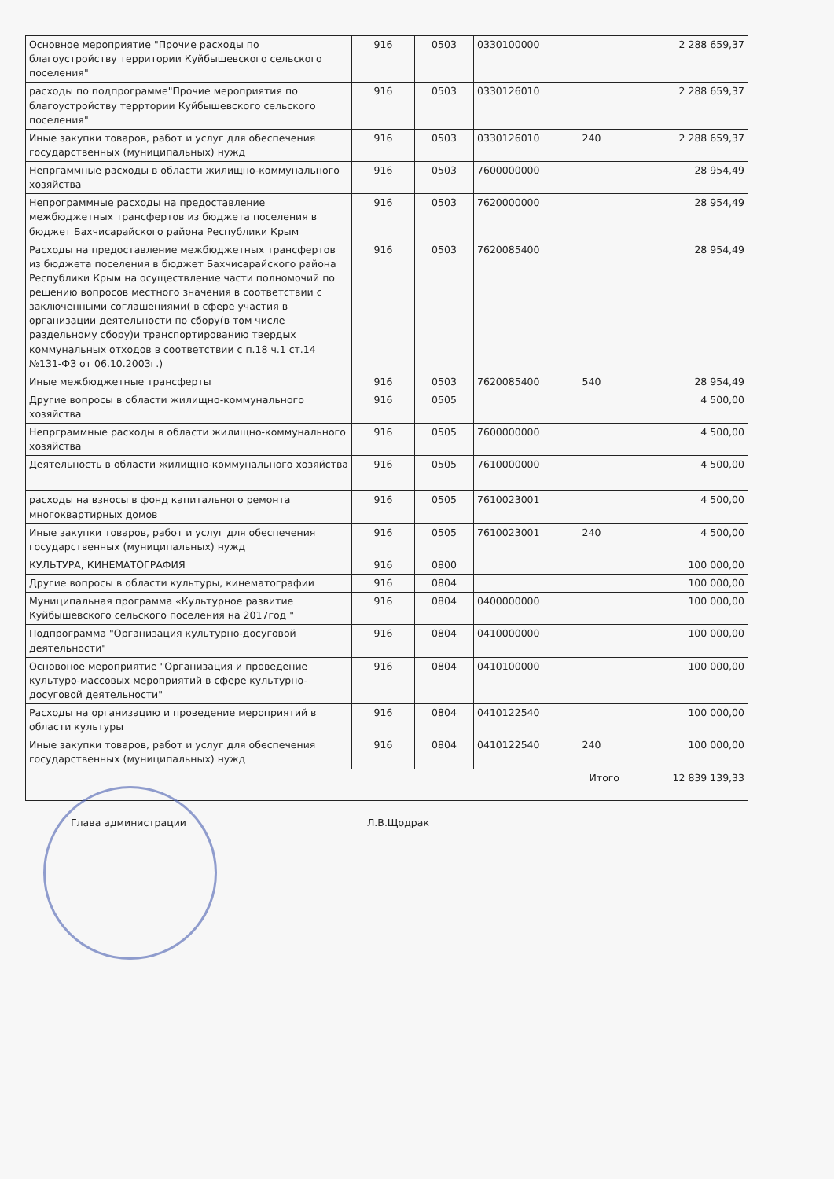| Основное мероприятие "Прочие расходы по благоустройству территории Куйбышевского сельского поселения" | 916 | 0503 | 0330100000 | | 2 288 659,37 |
| расходы по подпрограмме"Прочие мероприятия по благоустройству терртории Куйбышевского сельского поселения" | 916 | 0503 | 0330126010 | | 2 288 659,37 |
| Иные закупки товаров, работ и услуг для обеспечения государственных (муниципальных) нужд | 916 | 0503 | 0330126010 | 240 | 2 288 659,37 |
| Непргаммные расходы в области жилищно-коммунального хозяйства | 916 | 0503 | 7600000000 | | 28 954,49 |
| Непрограммные расходы на предоставление межбюджетных трансфертов из бюджета поселения в бюджет Бахчисарайского района Республики Крым | 916 | 0503 | 7620000000 | | 28 954,49 |
| Расходы на предоставление межбюджетных трансфертов из бюджета поселения в бюджет Бахчисарайского района Республики Крым на осуществление части полномочий по решению вопросов местного значения в соответствии с заключенными соглашениями( в сфере участия в организации деятельности по сбору(в том числе раздельному сбору)и транспортированию твердых коммунальных отходов в соответствии с п.18 ч.1 ст.14 №131-ФЗ от 06.10.2003г.) | 916 | 0503 | 7620085400 | | 28 954,49 |
| Иные межбюджетные трансферты | 916 | 0503 | 7620085400 | 540 | 28 954,49 |
| Другие вопросы в области жилищно-коммунального хозяйства | 916 | 0505 | | | 4 500,00 |
| Непрграммные расходы в области жилищно-коммунального хозяйства | 916 | 0505 | 7600000000 | | 4 500,00 |
| Деятельность в области жилищно-коммунального хозяйства | 916 | 0505 | 7610000000 | | 4 500,00 |
| расходы на взносы в фонд капитального ремонта многоквартирных домов | 916 | 0505 | 7610023001 | | 4 500,00 |
| Иные закупки товаров, работ и услуг для обеспечения государственных (муниципальных) нужд | 916 | 0505 | 7610023001 | 240 | 4 500,00 |
| КУЛЬТУРА, КИНЕМАТОГРАФИЯ | 916 | 0800 | | | 100 000,00 |
| Другие вопросы в области культуры, кинематографии | 916 | 0804 | | | 100 000,00 |
| Муниципальная программа «Культурное развитие Куйбышевского сельского поселения на 2017год " | 916 | 0804 | 0400000000 | | 100 000,00 |
| Подпрограмма "Организация культурно-досуговой деятельности" | 916 | 0804 | 0410000000 | | 100 000,00 |
| Основоное мероприятие "Организация и проведение культуро-массовых мероприятий в сфере культурно-досуговой деятельности" | 916 | 0804 | 0410100000 | | 100 000,00 |
| Расходы на организацию и проведение мероприятий в области культуры | 916 | 0804 | 0410122540 | | 100 000,00 |
| Иные закупки товаров, работ и услуг для обеспечения государственных (муниципальных) нужд | 916 | 0804 | 0410122540 | 240 | 100 000,00 |
| Итого | | | | | 12 839 139,33 |
Глава администрации Л.В.Щодрак